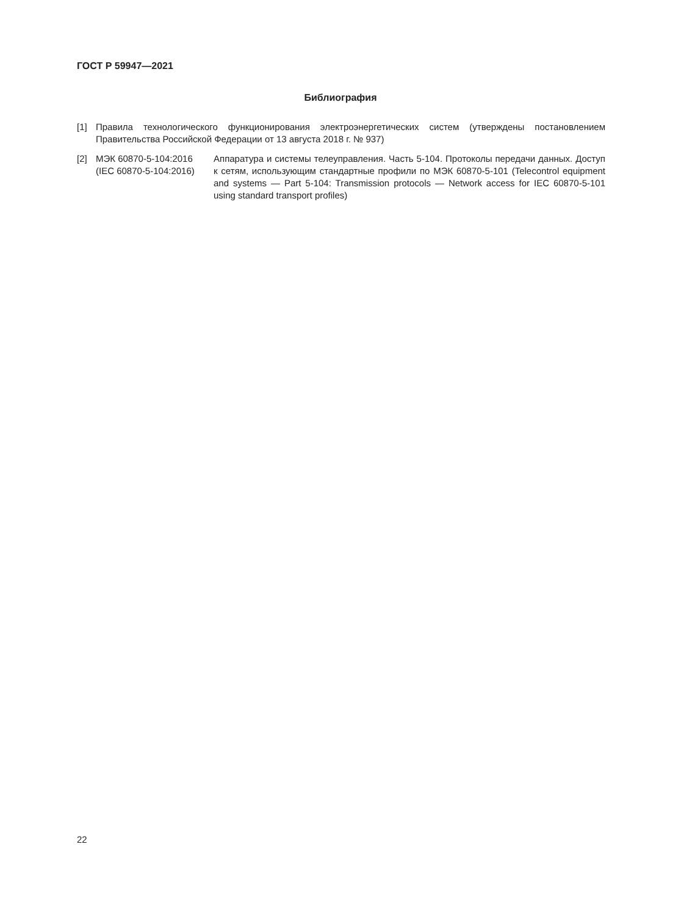ГОСТ Р 59947—2021
Библиография
[1] Правила технологического функционирования электроэнергетических систем (утверждены постановлением Правительства Российской Федерации от 13 августа 2018 г. № 937)
[2] МЭК 60870-5-104:2016
(IEC 60870-5-104:2016)
Аппаратура и системы телеуправления. Часть 5-104. Протоколы передачи данных. Доступ к сетям, использующим стандартные профили по МЭК 60870-5-101 (Telecontrol equipment and systems — Part 5-104: Transmission protocols — Network access for IEC 60870-5-101 using standard transport profiles)
22